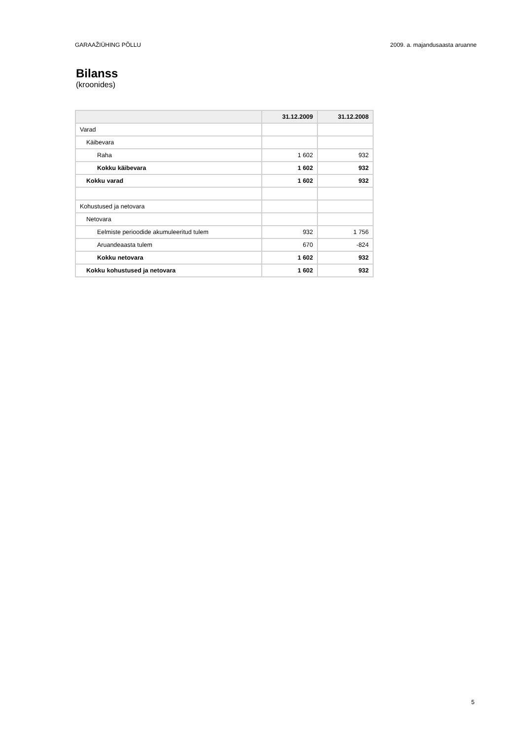GARAAŽIÜHING PÕLLU 2009. a. majandusaasta aruanne
Bilanss
(kroonides)
| | 31.12.2009 | 31.12.2008 |
| --- | --- | --- |
| Varad | | |
| Käibevara | | |
| Raha | 1 602 | 932 |
| Kokku käibevara | 1 602 | 932 |
| Kokku varad | 1 602 | 932 |
| Kohustused ja netovara | | |
| Netovara | | |
| Eelmiste perioodide akumuleeritud tulem | 932 | 1 756 |
| Aruandeaasta tulem | 670 | -824 |
| Kokku netovara | 1 602 | 932 |
| Kokku kohustused ja netovara | 1 602 | 932 |
5